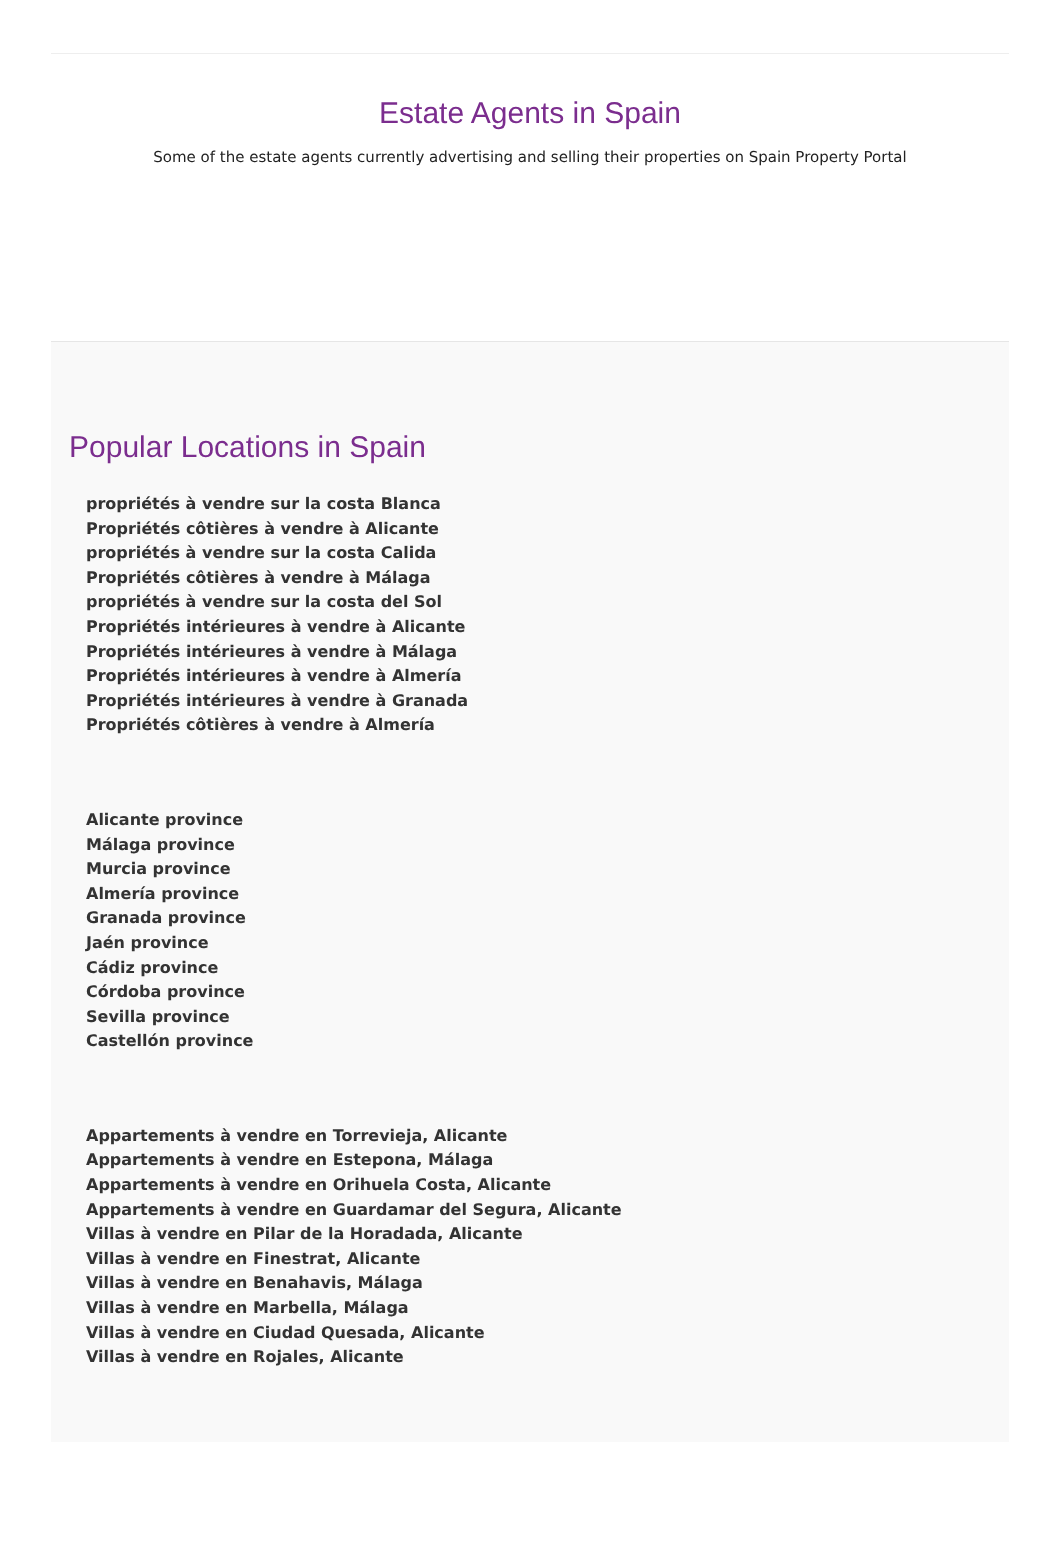Estate Agents in Spain
Some of the estate agents currently advertising and selling their properties on Spain Property Portal
Popular Locations in Spain
propriétés à vendre sur la costa Blanca
Propriétés côtières à vendre à Alicante
propriétés à vendre sur la costa Calida
Propriétés côtières à vendre à Málaga
propriétés à vendre sur la costa del Sol
Propriétés intérieures à vendre à Alicante
Propriétés intérieures à vendre à Málaga
Propriétés intérieures à vendre à Almería
Propriétés intérieures à vendre à Granada
Propriétés côtières à vendre à Almería
Alicante province
Málaga province
Murcia province
Almería province
Granada province
Jaén province
Cádiz province
Córdoba province
Sevilla province
Castellón province
Appartements à vendre en Torrevieja, Alicante
Appartements à vendre en Estepona, Málaga
Appartements à vendre en Orihuela Costa, Alicante
Appartements à vendre en Guardamar del Segura, Alicante
Villas à vendre en Pilar de la Horadada, Alicante
Villas à vendre en Finestrat, Alicante
Villas à vendre en Benahavis, Málaga
Villas à vendre en Marbella, Málaga
Villas à vendre en Ciudad Quesada, Alicante
Villas à vendre en Rojales, Alicante